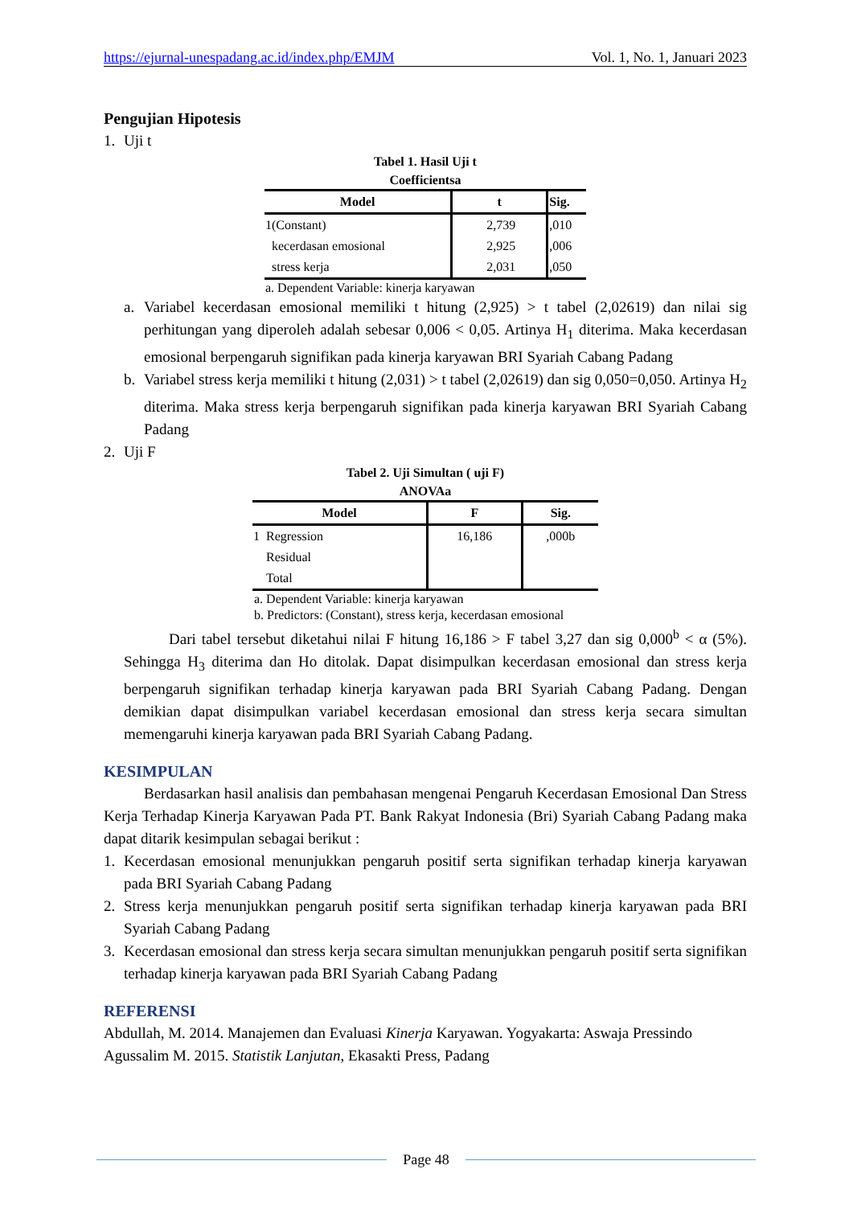https://ejurnal-unespadang.ac.id/index.php/EMJM Vol. 1, No. 1, Januari 2023
Pengujian Hipotesis
1. Uji t
Tabel 1. Hasil Uji t
Coefficientsa
| Model | t | Sig. |
| --- | --- | --- |
| 1(Constant) | 2,739 | ,010 |
| kecerdasan emosional | 2,925 | ,006 |
| stress kerja | 2,031 | ,050 |
a. Dependent Variable: kinerja karyawan
a. Variabel kecerdasan emosional memiliki t hitung (2,925) > t tabel (2,02619) dan nilai sig perhitungan yang diperoleh adalah sebesar 0,006 < 0,05. Artinya H<sub>1</sub> diterima. Maka kecerdasan emosional berpengaruh signifikan pada kinerja karyawan BRI Syariah Cabang Padang
b. Variabel stress kerja memiliki t hitung (2,031) > t tabel (2,02619) dan sig 0,050=0,050. Artinya H<sub>2</sub> diterima. Maka stress kerja berpengaruh signifikan pada kinerja karyawan BRI Syariah Cabang Padang
2. Uji F
Tabel 2. Uji Simultan ( uji F)
ANOVAa
| Model | F | Sig. |
| --- | --- | --- |
| 1 Regression | 16,186 | ,000b |
| Residual | | |
| Total | | |
a. Dependent Variable: kinerja karyawan
b. Predictors: (Constant), stress kerja, kecerdasan emosional
Dari tabel tersebut diketahui nilai F hitung 16,186 > F tabel 3,27 dan sig 0,000<sup>b</sup> < α (5%). Sehingga H<sub>3</sub> diterima dan Ho ditolak. Dapat disimpulkan kecerdasan emosional dan stress kerja berpengaruh signifikan terhadap kinerja karyawan pada BRI Syariah Cabang Padang. Dengan demikian dapat disimpulkan variabel kecerdasan emosional dan stress kerja secara simultan memengaruhi kinerja karyawan pada BRI Syariah Cabang Padang.
KESIMPULAN
Berdasarkan hasil analisis dan pembahasan mengenai Pengaruh Kecerdasan Emosional Dan Stress Kerja Terhadap Kinerja Karyawan Pada PT. Bank Rakyat Indonesia (Bri) Syariah Cabang Padang maka dapat ditarik kesimpulan sebagai berikut :
1. Kecerdasan emosional menunjukkan pengaruh positif serta signifikan terhadap kinerja karyawan pada BRI Syariah Cabang Padang
2. Stress kerja menunjukkan pengaruh positif serta signifikan terhadap kinerja karyawan pada BRI Syariah Cabang Padang
3. Kecerdasan emosional dan stress kerja secara simultan menunjukkan pengaruh positif serta signifikan terhadap kinerja karyawan pada BRI Syariah Cabang Padang
REFERENSI
Abdullah, M. 2014. Manajemen dan Evaluasi Kinerja Karyawan. Yogyakarta: Aswaja Pressindo
Agussalim M. 2015. Statistik Lanjutan, Ekasakti Press, Padang
Page 48